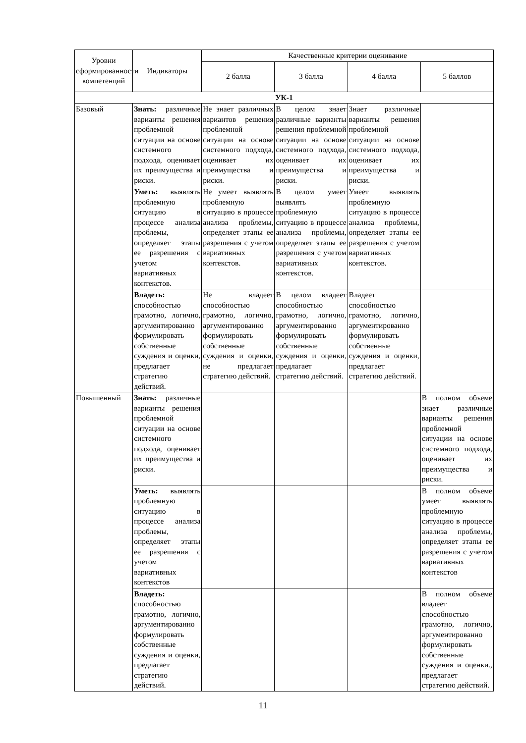| Уровни сформированности компетенций | Индикаторы | Качественные критерии оценивание | | | |
| --- | --- | --- | --- | --- | --- |
| | | 2 балла | 3 балла | 4 балла | 5 баллов |
| УК-1 | | | | | |
| Базовый | Знать: различные варианты решения проблемной ситуации на основе системного подхода, оценивает их преимущества и риски. | Не знает различных вариантов решения проблемной ситуации на основе системного подхода, оценивает их преимущества и риски. | В целом знает различные варианты решения проблемной ситуации на основе системного подхода, оценивает их преимущества и риски. | Знает различные варианты решения проблемной ситуации на основе системного подхода, оценивает их преимущества и риски. | |
| | Уметь: выявлять проблемную ситуацию в процессе анализа проблемы, определяет этапы ее разрешения с учетом вариативных контекстов. | Не умеет выявлять проблемную ситуацию в процессе анализа проблемы, определяет этапы ее разрешения с учетом вариативных контекстов. | В целом умеет выявлять проблемную ситуацию в процессе анализа проблемы, определяет этапы ее разрешения с учетом вариативных контекстов. | Умеет выявлять проблемную ситуацию в процессе анализа проблемы, определяет этапы ее разрешения с учетом вариативных контекстов. | |
| | Владеть: способностью грамотно, логично, аргументированно формулировать собственные суждения и оценки, предлагает стратегию действий. | Не владеет способностью грамотно, логично, аргументированно формулировать собственные суждения и оценки, не предлагает стратегию действий. | В целом владеет способностью грамотно, логично, аргументированно формулировать собственные суждения и оценки, предлагает стратегию действий. | Владеет способностью грамотно, логично, аргументированно формулировать собственные суждения и оценки, предлагает стратегию действий. | |
| Повышенный | Знать: различные варианты решения проблемной ситуации на основе системного подхода, оценивает их преимущества и риски. | | | | В полном объеме знает различные варианты решения проблемной ситуации на основе системного подхода, оценивает их преимущества и риски. |
| | Уметь: выявлять проблемную ситуацию в процессе анализа проблемы, определяет этапы ее разрешения с учетом вариативных контекстов | | | | В полном объеме умеет выявлять проблемную ситуацию в процессе анализа проблемы, определяет этапы ее разрешения с учетом вариативных контекстов |
| | Владеть: способностью грамотно, логично, аргументированно формулировать собственные суждения и оценки, предлагает стратегию действий. | | | | В полном объеме владеет способностью грамотно, логично, аргументированно формулировать собственные суждения и оценки., предлагает стратегию действий. |
11